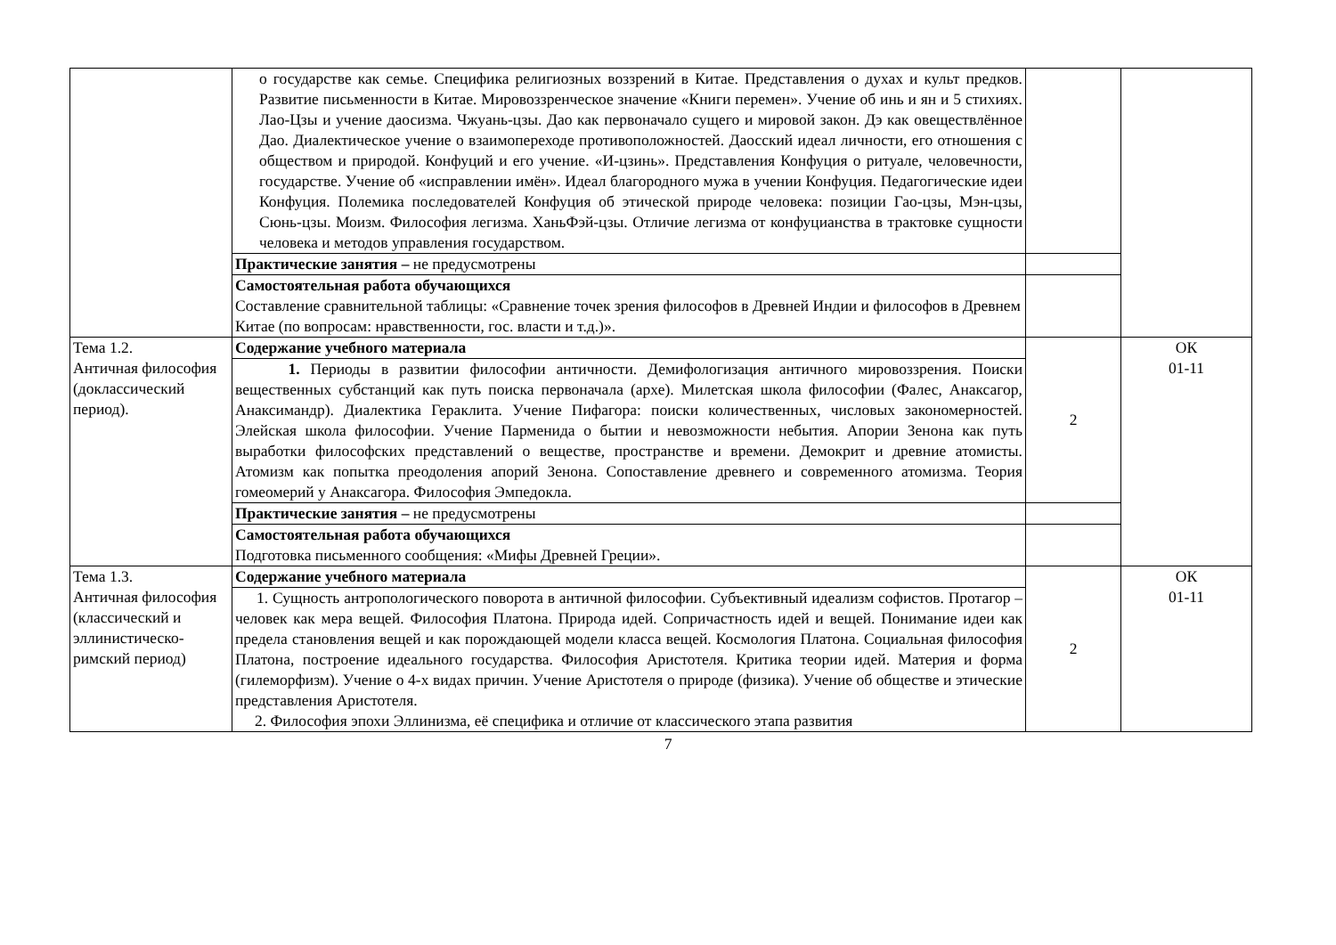| | о государстве как семье. Специфика религиозных воззрений в Китае. Представления о духах и культ предков. Развитие письменности в Китае. Мировоззренческое значение «Книги перемен». Учение об инь и ян и 5 стихиях. Лао-Цзы и учение даосизма. Чжуань-цзы. Дао как первоначало сущего и мировой закон. Дэ как овеществлённое Дао. Диалектическое учение о взаимопереходе противоположностей. Даосский идеал личности, его отношения с обществом и природой. Конфуций и его учение. «И-цзинь». Представления Конфуция о ритуале, человечности, государстве. Учение об «исправлении имён». Идеал благородного мужа в учении Конфуция. Педагогические идеи Конфуция. Полемика последователей Конфуция об этической природе человека: позиции Гао-цзы, Мэн-цзы, Сюнь-цзы. Моизм. Философия легизма. ХаньФэй-цзы. Отличие легизма от конфуцианства в трактовке сущности человека и методов управления государством. | | |
| | Практические занятия – не предусмотрены | | |
| | Самостоятельная работа обучающихся Составление сравнительной таблицы: «Сравнение точек зрения философов в Древней Индии и философов в Древнем Китае (по вопросам: нравственности, гос. власти и т.д.)». | | |
| Тема 1.2. Античная философия (доклассический период). | Содержание учебного материала | 2 | ОК 01-11 |
| | 1. Периоды в развитии философии античности. Демифологизация античного мировоззрения. Поиски вещественных субстанций как путь поиска первоначала (архе). Милетская школа философии (Фалес, Анаксагор, Анаксимандр). Диалектика Гераклита. Учение Пифагора: поиски количественных, числовых закономерностей. Элейская школа философии. Учение Парменида о бытии и невозможности небытия. Апории Зенона как путь выработки философских представлений о веществе, пространстве и времени. Демокрит и древние атомисты. Атомизм как попытка преодоления апорий Зенона. Сопоставление древнего и современного атомизма. Теория гомеомерий у Анаксагора. Философия Эмпедокла. | | |
| | Практические занятия – не предусмотрены | | |
| | Самостоятельная работа обучающихся Подготовка письменного сообщения: «Мифы Древней Греции». | | |
| Тема 1.3. Античная философия (классический и эллинистическо-римский период) | Содержание учебного материала | 2 | ОК 01-11 |
| | 1. Сущность антропологического поворота в античной философии. Субъективный идеализм софистов. Протагор – человек как мера вещей. Философия Платона. Природа идей. Сопричастность идей и вещей. Понимание идеи как предела становления вещей и как порождающей модели класса вещей. Космология Платона. Социальная философия Платона, построение идеального государства. Философия Аристотеля. Критика теории идей. Материя и форма (гилеморфизм). Учение о 4-х видах причин. Учение Аристотеля о природе (физика). Учение об обществе и этические представления Аристотеля. 2. Философия эпохи Эллинизма, её специфика и отличие от классического этапа развития | | |
7